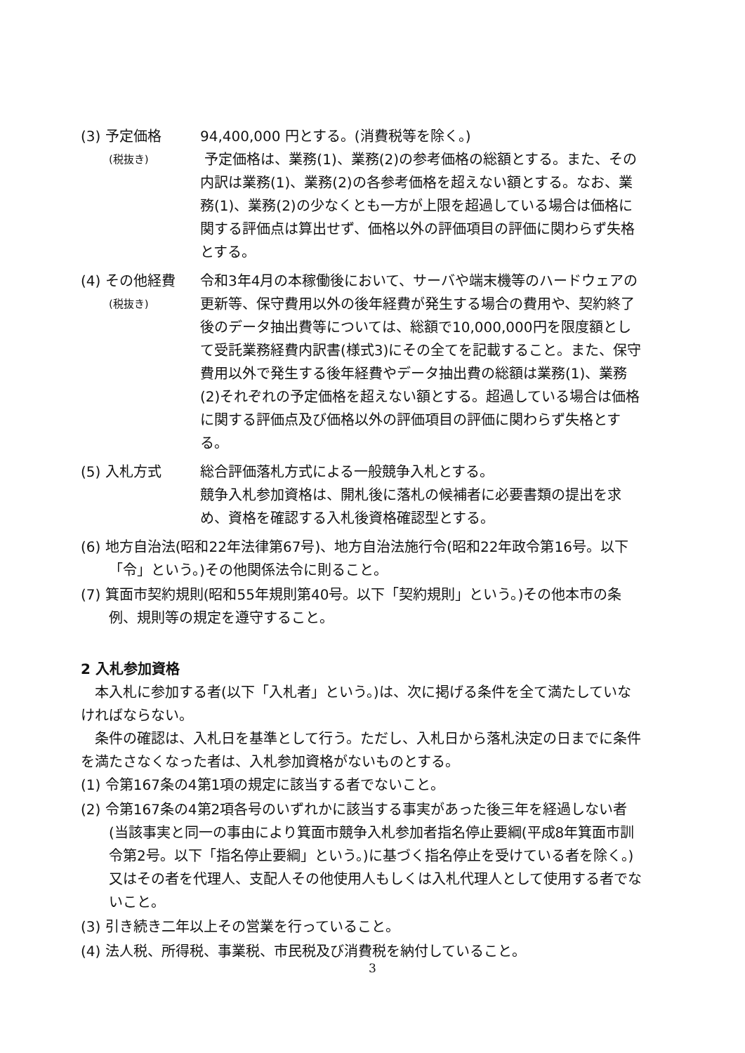(3) 予定価格
(税抜き)
94,400,000 円とする。(消費税等を除く。)
予定価格は、業務(1)、業務(2)の参考価格の総額とする。また、その内訳は業務(1)、業務(2)の各参考価格を超えない額とする。なお、業務(1)、業務(2)の少なくとも一方が上限を超過している場合は価格に関する評価点は算出せず、価格以外の評価項目の評価に関わらず失格とする。
(4) その他経費
(税抜き)
令和3年4月の本稼働後において、サーバや端末機等のハードウェアの更新等、保守費用以外の後年経費が発生する場合の費用や、契約終了後のデータ抽出費等については、総額で10,000,000円を限度額として受託業務経費内訳書(様式3)にその全てを記載すること。また、保守費用以外で発生する後年経費やデータ抽出費の総額は業務(1)、業務(2)それぞれの予定価格を超えない額とする。超過している場合は価格に関する評価点及び価格以外の評価項目の評価に関わらず失格とする。
(5) 入札方式 総合評価落札方式による一般競争入札とする。
競争入札参加資格は、開札後に落札の候補者に必要書類の提出を求め、資格を確認する入札後資格確認型とする。
(6) 地方自治法(昭和22年法律第67号)、地方自治法施行令(昭和22年政令第16号。以下「令」という。)その他関係法令に則ること。
(7) 箕面市契約規則(昭和55年規則第40号。以下「契約規則」という。)その他本市の条例、規則等の規定を遵守すること。
2 入札参加資格
本入札に参加する者(以下「入札者」という。)は、次に掲げる条件を全て満たしていなければならない。
条件の確認は、入札日を基準として行う。ただし、入札日から落札決定の日までに条件を満たさなくなった者は、入札参加資格がないものとする。
(1) 令第167条の4第1項の規定に該当する者でないこと。
(2) 令第167条の4第2項各号のいずれかに該当する事実があった後三年を経過しない者(当該事実と同一の事由により箕面市競争入札参加者指名停止要綱(平成8年箕面市訓令第2号。以下「指名停止要綱」という。)に基づく指名停止を受けている者を除く。)又はその者を代理人、支配人その他使用人もしくは入札代理人として使用する者でないこと。
(3) 引き続き二年以上その営業を行っていること。
(4) 法人税、所得税、事業税、市民税及び消費税を納付していること。
3